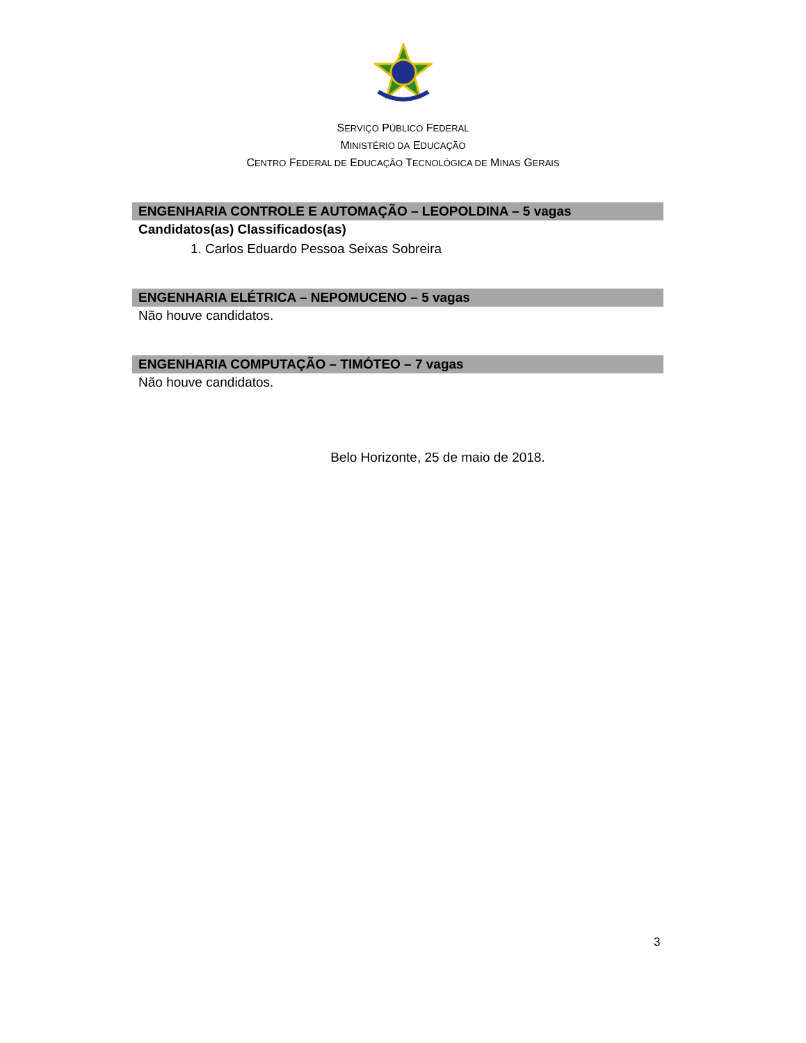SERVIÇO PÚBLICO FEDERAL
MINISTÉRIO DA EDUCAÇÃO
CENTRO FEDERAL DE EDUCAÇÃO TECNOLÓGICA DE MINAS GERAIS
ENGENHARIA CONTROLE E AUTOMAÇÃO – LEOPOLDINA – 5 vagas
Candidatos(as) Classificados(as)
1. Carlos Eduardo Pessoa Seixas Sobreira
ENGENHARIA ELÉTRICA – NEPOMUCENO – 5 vagas
Não houve candidatos.
ENGENHARIA COMPUTAÇÃO – TIMÓTEO – 7 vagas
Não houve candidatos.
Belo Horizonte, 25 de maio de 2018.
3